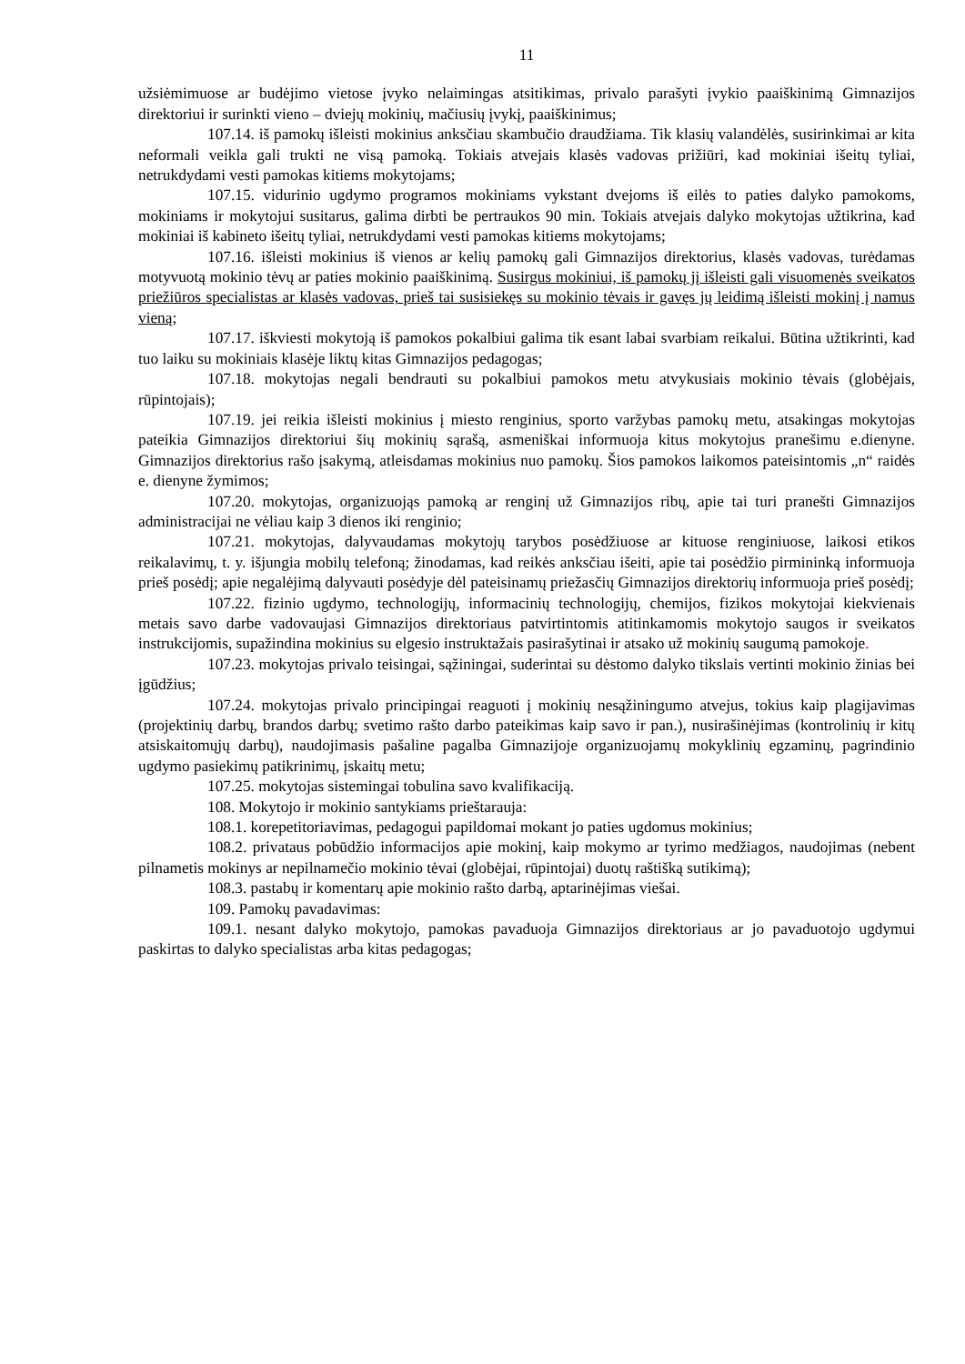11
užsiėmimuose ar budėjimo vietose įvyko nelaimingas atsitikimas, privalo parašyti įvykio paaiškinimą Gimnazijos direktoriui ir surinkti vieno – dviejų mokinių, mačiusių įvykį, paaiškinimus;
107.14. iš pamokų išleisti mokinius anksčiau skambučio draudžiama. Tik klasių valandėlės, susirinkimai ar kita neformali veikla gali trukti ne visą pamoką. Tokiais atvejais klasės vadovas prižiūri, kad mokiniai išeitų tyliai, netrukdydami vesti pamokas kitiems mokytojams;
107.15. vidurinio ugdymo programos mokiniams vykstant dvejoms iš eilės to paties dalyko pamokoms, mokiniams ir mokytojui susitarus, galima dirbti be pertraukos 90 min. Tokiais atvejais dalyko mokytojas užtikrina, kad mokiniai iš kabineto išeitų tyliai, netrukdydami vesti pamokas kitiems mokytojams;
107.16. išleisti mokinius iš vienos ar kelių pamokų gali Gimnazijos direktorius, klasės vadovas, turėdamas motyvuotą mokinio tėvų ar paties mokinio paaiškinimą. Susirgus mokiniui, iš pamokų jį išleisti gali visuomenės sveikatos priežiūros specialistas ar klasės vadovas, prieš tai susisiekęs su mokinio tėvais ir gavęs jų leidimą išleisti mokinį į namus vieną;
107.17. iškviesti mokytoją iš pamokos pokalbiui galima tik esant labai svarbiam reikalui. Būtina užtikrinti, kad tuo laiku su mokiniais klasėje liktų kitas Gimnazijos pedagogas;
107.18. mokytojas negali bendrauti su pokalbiui pamokos metu atvykusiais mokinio tėvais (globėjais, rūpintojais);
107.19. jei reikia išleisti mokinius į miesto renginius, sporto varžybas pamokų metu, atsakingas mokytojas pateikia Gimnazijos direktoriui šių mokinių sąrašą, asmeniškai informuoja kitus mokytojus pranešimu e.dienyne. Gimnazijos direktorius rašo įsakymą, atleisdamas mokinius nuo pamokų. Šios pamokos laikomos pateisintomis „n“ raidės e. dienyne žymimos;
107.20. mokytojas, organizuojąs pamoką ar renginį už Gimnazijos ribų, apie tai turi pranešti Gimnazijos administracijai ne vėliau kaip 3 dienos iki renginio;
107.21. mokytojas, dalyvaudamas mokytojų tarybos posėdžiuose ar kituose renginiuose, laikosi etikos reikalavimų, t. y. išjungia mobilų telefoną; žinodamas, kad reikės anksčiau išeiti, apie tai posėdžio pirmininką informuoja prieš posėdį; apie negalėjimą dalyvauti posėdyje dėl pateisinamų priežasčių Gimnazijos direktorių informuoja prieš posėdį;
107.22. fizinio ugdymo, technologijų, informacinių technologijų, chemijos, fizikos mokytojai kiekvienais metais savo darbe vadovaujasi Gimnazijos direktoriaus patvirtintomis atitinkamomis mokytojo saugos ir sveikatos instrukcijomis, supažindina mokinius su elgesio instruktažais pasirašytinai ir atsako už mokinių saugumą pamokoje.
107.23. mokytojas privalo teisingai, sąžiningai, suderintai su dėstomo dalyko tikslais vertinti mokinio žinias bei įgūdžius;
107.24. mokytojas privalo principingai reaguoti į mokinių nesąžiningumo atvejus, tokius kaip plagijavimas (projektinių darbų, brandos darbų; svetimo rašto darbo pateikimas kaip savo ir pan.), nusirašinėjimas (kontrolinių ir kitų atsiskaitomųjų darbų), naudojimasis pašaline pagalba Gimnazijoje organizuojamų mokyklinių egzaminų, pagrindinio ugdymo pasiekimų patikrinimų, įskaitų metu;
107.25. mokytojas sistemingai tobulina savo kvalifikaciją.
108. Mokytojo ir mokinio santykiams prieštarauja:
108.1. korepetitoriavimas, pedagogui papildomai mokant jo paties ugdomus mokinius;
108.2. privataus pobūdžio informacijos apie mokinį, kaip mokymo ar tyrimo medžiagos, naudojimas (nebent pilnametis mokinys ar nepilnamečio mokinio tėvai (globėjai, rūpintojai) duotų raštišką sutikimą);
108.3. pastabų ir komentarų apie mokinio rašto darbą, aptarinėjimas viešai.
109. Pamokų pavadavimas:
109.1. nesant dalyko mokytojo, pamokas pavaduoja Gimnazijos direktoriaus ar jo pavaduotojo ugdymui paskirtas to dalyko specialistas arba kitas pedagogas;